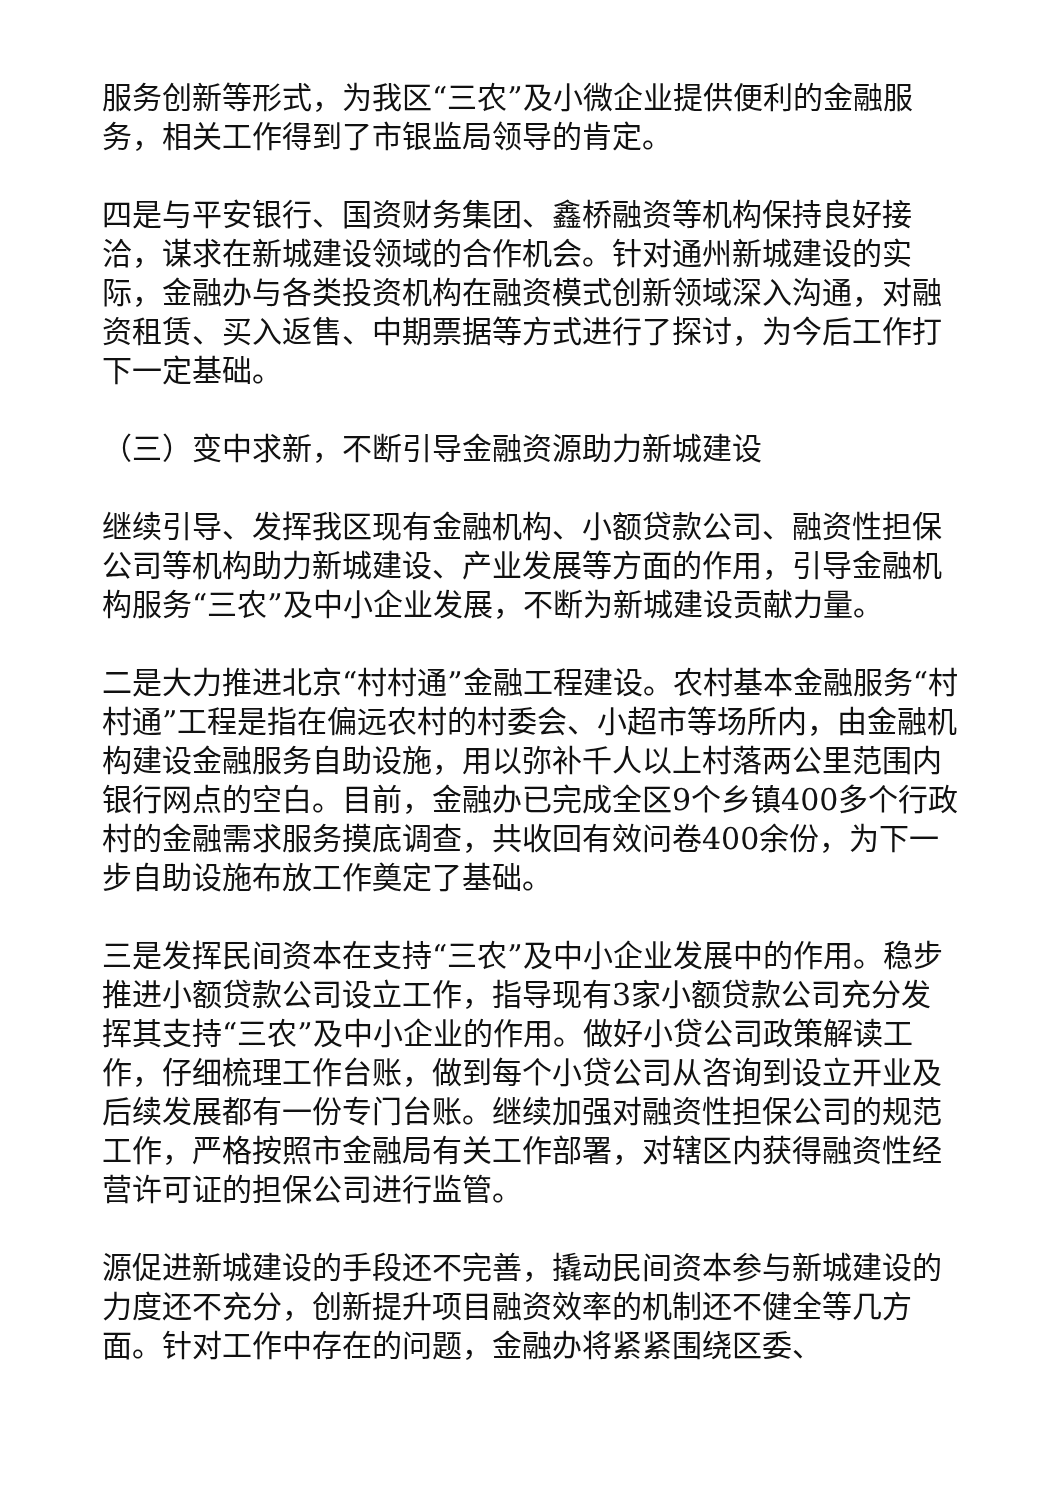服务创新等形式，为我区“三农”及小微企业提供便利的金融服务，相关工作得到了市银监局领导的肯定。
四是与平安银行、国资财务集团、鑫桥融资等机构保持良好接洽，谋求在新城建设领域的合作机会。针对通州新城建设的实际，金融办与各类投资机构在融资模式创新领域深入沟通，对融资租赁、买入返售、中期票据等方式进行了探讨，为今后工作打下一定基础。
（三）变中求新，不断引导金融资源助力新城建设
继续引导、发挥我区现有金融机构、小额贷款公司、融资性担保公司等机构助力新城建设、产业发展等方面的作用，引导金融机构服务“三农”及中小企业发展，不断为新城建设贡献力量。
二是大力推进北京“村村通”金融工程建设。农村基本金融服务“村村通”工程是指在偏远农村的村委会、小超市等场所内，由金融机构建设金融服务自助设施，用以弥补千人以上村落两公里范围内银行网点的空白。目前，金融办已完成全区9个乡镇400多个行政村的金融需求服务摸底调查，共收回有效问卷400余份，为下一步自助设施布放工作奠定了基础。
三是发挥民间资本在支持“三农”及中小企业发展中的作用。稳步推进小额贷款公司设立工作，指导现有3家小额贷款公司充分发挥其支持“三农”及中小企业的作用。做好小贷公司政策解读工作，仔细梳理工作台账，做到每个小贷公司从咨询到设立开业及后续发展都有一份专门台账。继续加强对融资性担保公司的规范工作，严格按照市金融局有关工作部署，对辖区内获得融资性经营许可证的担保公司进行监管。
源促进新城建设的手段还不完善，撬动民间资本参与新城建设的力度还不充分，创新提升项目融资效率的机制还不健全等几方面。针对工作中存在的问题，金融办将紧紧围绕区委、